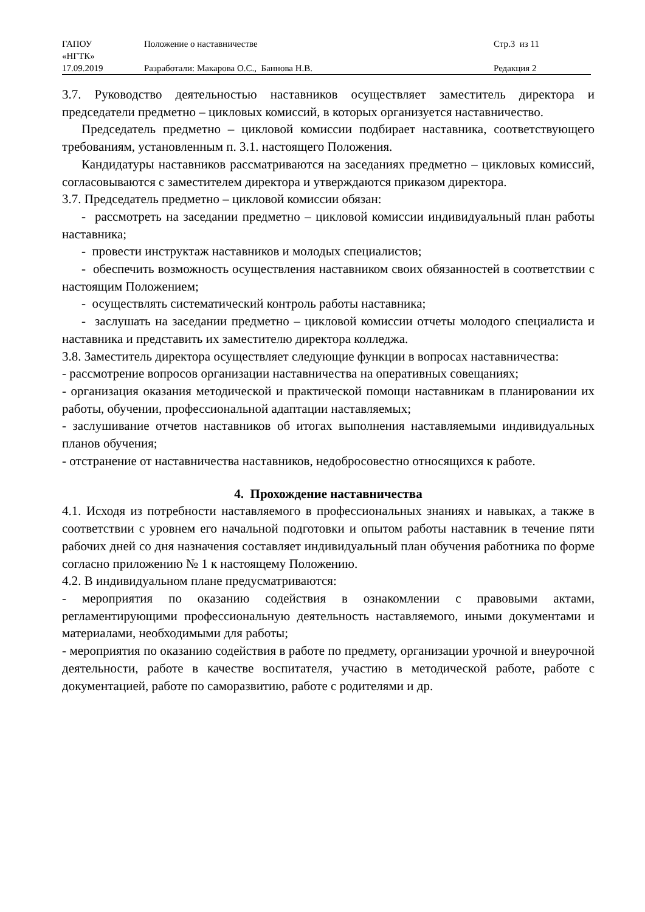| ГАПОУ «НГТК» | Положение о наставничестве | Стр.3 из 11 |
| 17.09.2019 | Разработали: Макарова О.С., Баннова Н.В. | Редакция 2 |
3.7. Руководство деятельностью наставников осуществляет заместитель директора и председатели предметно – цикловых комиссий, в которых организуется наставничество.
Председатель предметно – цикловой комиссии подбирает наставника, соответствующего требованиям, установленным п. 3.1. настоящего Положения.
Кандидатуры наставников рассматриваются на заседаниях предметно – цикловых комиссий, согласовываются с заместителем директора и утверждаются приказом директора.
3.7. Председатель предметно – цикловой комиссии обязан:
- рассмотреть на заседании предметно – цикловой комиссии индивидуальный план работы наставника;
- провести инструктаж наставников и молодых специалистов;
- обеспечить возможность осуществления наставником своих обязанностей в соответствии с настоящим Положением;
- осуществлять систематический контроль работы наставника;
- заслушать на заседании предметно – цикловой комиссии отчеты молодого специалиста и наставника и представить их заместителю директора колледжа.
3.8. Заместитель директора осуществляет следующие функции в вопросах наставничества:
- рассмотрение вопросов организации наставничества на оперативных совещаниях;
- организация оказания методической и практической помощи наставникам в планировании их работы, обучении, профессиональной адаптации наставляемых;
- заслушивание отчетов наставников об итогах выполнения наставляемыми индивидуальных планов обучения;
- отстранение от наставничества наставников, недобросовестно относящихся к работе.
4. Прохождение наставничества
4.1. Исходя из потребности наставляемого в профессиональных знаниях и навыках, а также в соответствии с уровнем его начальной подготовки и опытом работы наставник в течение пяти рабочих дней со дня назначения составляет индивидуальный план обучения работника по форме согласно приложению № 1 к настоящему Положению.
4.2. В индивидуальном плане предусматриваются:
- мероприятия по оказанию содействия в ознакомлении с правовыми актами, регламентирующими профессиональную деятельность наставляемого, иными документами и материалами, необходимыми для работы;
- мероприятия по оказанию содействия в работе по предмету, организации урочной и внеурочной деятельности, работе в качестве воспитателя, участию в методической работе, работе с документацией, работе по саморазвитию, работе с родителями и др.